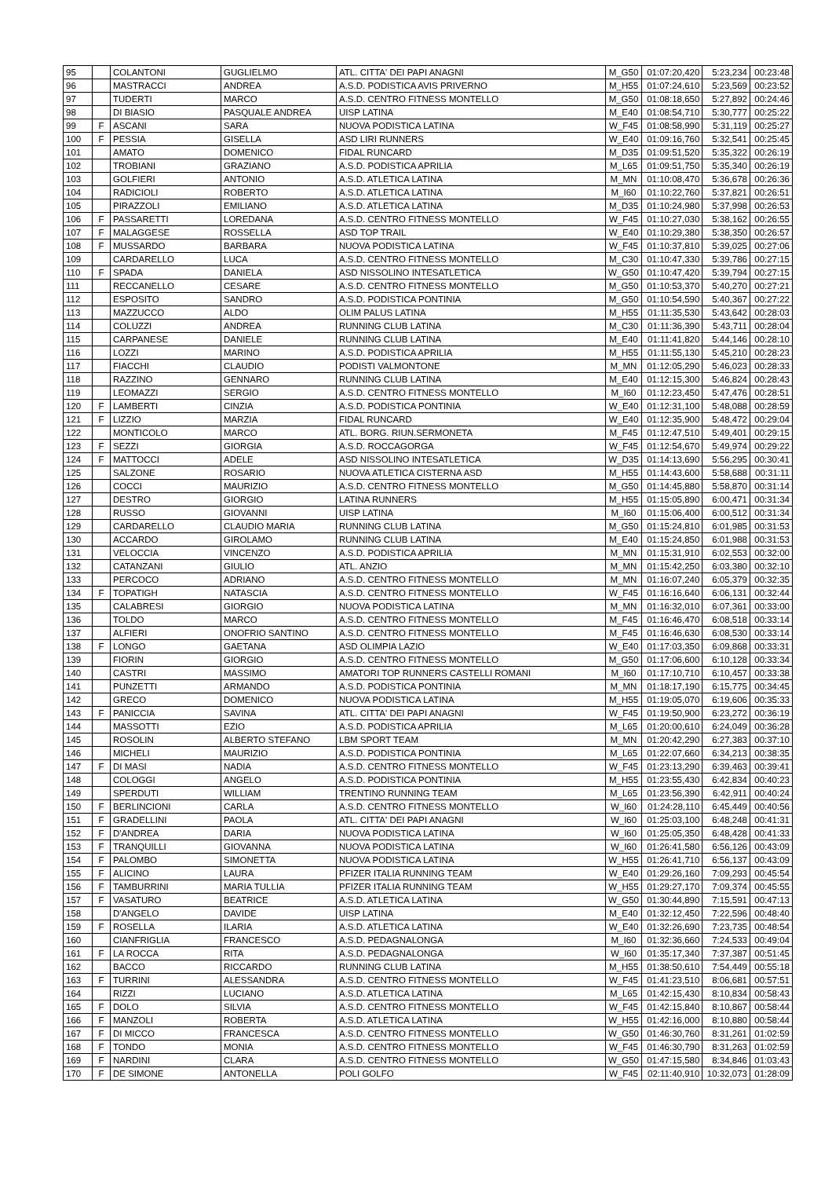| 95 | | COLANTONI | GUGLIELMO | ATL. CITTA' DEI PAPI ANAGNI | M_G50 | 01:07:20,420 | 5:23,234 | 00:23:48 |
| 96 | | MASTRACCI | ANDREA | A.S.D. PODISTICA AVIS PRIVERNO | M_H55 | 01:07:24,610 | 5:23,569 | 00:23:52 |
| 97 | | TUDERTI | MARCO | A.S.D. CENTRO FITNESS MONTELLO | M_G50 | 01:08:18,650 | 5:27,892 | 00:24:46 |
| 98 | | DI BIASIO | PASQUALE ANDREA | UISP LATINA | M_E40 | 01:08:54,710 | 5:30,777 | 00:25:22 |
| 99 | F | ASCANI | SARA | NUOVA PODISTICA LATINA | W_F45 | 01:08:58,990 | 5:31,119 | 00:25:27 |
| 100 | F | PESSIA | GISELLA | ASD LIRI RUNNERS | W_E40 | 01:09:16,760 | 5:32,541 | 00:25:45 |
| 101 | | AMATO | DOMENICO | FIDAL RUNCARD | M_D35 | 01:09:51,520 | 5:35,322 | 00:26:19 |
| 102 | | TROBIANI | GRAZIANO | A.S.D. PODISTICA APRILIA | M_L65 | 01:09:51,750 | 5:35,340 | 00:26:19 |
| 103 | | GOLFIERI | ANTONIO | A.S.D. ATLETICA LATINA | M_MN | 01:10:08,470 | 5:36,678 | 00:26:36 |
| 104 | | RADICIOLI | ROBERTO | A.S.D. ATLETICA LATINA | M_I60 | 01:10:22,760 | 5:37,821 | 00:26:51 |
| 105 | | PIRAZZOLI | EMILIANO | A.S.D. ATLETICA LATINA | M_D35 | 01:10:24,980 | 5:37,998 | 00:26:53 |
| 106 | F | PASSARETTI | LOREDANA | A.S.D. CENTRO FITNESS MONTELLO | W_F45 | 01:10:27,030 | 5:38,162 | 00:26:55 |
| 107 | F | MALAGGESE | ROSSELLA | ASD TOP TRAIL | W_E40 | 01:10:29,380 | 5:38,350 | 00:26:57 |
| 108 | F | MUSSARDO | BARBARA | NUOVA PODISTICA LATINA | W_F45 | 01:10:37,810 | 5:39,025 | 00:27:06 |
| 109 | | CARDARELLO | LUCA | A.S.D. CENTRO FITNESS MONTELLO | M_C30 | 01:10:47,330 | 5:39,786 | 00:27:15 |
| 110 | F | SPADA | DANIELA | ASD NISSOLINO INTESATLETICA | W_G50 | 01:10:47,420 | 5:39,794 | 00:27:15 |
| 111 | | RECCANELLO | CESARE | A.S.D. CENTRO FITNESS MONTELLO | M_G50 | 01:10:53,370 | 5:40,270 | 00:27:21 |
| 112 | | ESPOSITO | SANDRO | A.S.D. PODISTICA PONTINIA | M_G50 | 01:10:54,590 | 5:40,367 | 00:27:22 |
| 113 | | MAZZUCCO | ALDO | OLIM PALUS LATINA | M_H55 | 01:11:35,530 | 5:43,642 | 00:28:03 |
| 114 | | COLUZZI | ANDREA | RUNNING CLUB LATINA | M_C30 | 01:11:36,390 | 5:43,711 | 00:28:04 |
| 115 | | CARPANESE | DANIELE | RUNNING CLUB LATINA | M_E40 | 01:11:41,820 | 5:44,146 | 00:28:10 |
| 116 | | LOZZI | MARINO | A.S.D. PODISTICA APRILIA | M_H55 | 01:11:55,130 | 5:45,210 | 00:28:23 |
| 117 | | FIACCHI | CLAUDIO | PODISTI VALMONTONE | M_MN | 01:12:05,290 | 5:46,023 | 00:28:33 |
| 118 | | RAZZINO | GENNARO | RUNNING CLUB LATINA | M_E40 | 01:12:15,300 | 5:46,824 | 00:28:43 |
| 119 | | LEOMAZZI | SERGIO | A.S.D. CENTRO FITNESS MONTELLO | M_I60 | 01:12:23,450 | 5:47,476 | 00:28:51 |
| 120 | F | LAMBERTI | CINZIA | A.S.D. PODISTICA PONTINIA | W_E40 | 01:12:31,100 | 5:48,088 | 00:28:59 |
| 121 | F | LIZZIO | MARZIA | FIDAL RUNCARD | W_E40 | 01:12:35,900 | 5:48,472 | 00:29:04 |
| 122 | | MONTICOLO | MARCO | ATL. BORG. RIUN.SERMONETA | M_F45 | 01:12:47,510 | 5:49,401 | 00:29:15 |
| 123 | F | SEZZI | GIORGIA | A.S.D. ROCCAGORGA | W_F45 | 01:12:54,670 | 5:49,974 | 00:29:22 |
| 124 | F | MATTOCCI | ADELE | ASD NISSOLINO INTESATLETICA | W_D35 | 01:14:13,690 | 5:56,295 | 00:30:41 |
| 125 | | SALZONE | ROSARIO | NUOVA ATLETICA CISTERNA ASD | M_H55 | 01:14:43,600 | 5:58,688 | 00:31:11 |
| 126 | | COCCI | MAURIZIO | A.S.D. CENTRO FITNESS MONTELLO | M_G50 | 01:14:45,880 | 5:58,870 | 00:31:14 |
| 127 | | DESTRO | GIORGIO | LATINA RUNNERS | M_H55 | 01:15:05,890 | 6:00,471 | 00:31:34 |
| 128 | | RUSSO | GIOVANNI | UISP LATINA | M_I60 | 01:15:06,400 | 6:00,512 | 00:31:34 |
| 129 | | CARDARELLO | CLAUDIO MARIA | RUNNING CLUB LATINA | M_G50 | 01:15:24,810 | 6:01,985 | 00:31:53 |
| 130 | | ACCARDO | GIROLAMO | RUNNING CLUB LATINA | M_E40 | 01:15:24,850 | 6:01,988 | 00:31:53 |
| 131 | | VELOCCIA | VINCENZO | A.S.D. PODISTICA APRILIA | M_MN | 01:15:31,910 | 6:02,553 | 00:32:00 |
| 132 | | CATANZANI | GIULIO | ATL. ANZIO | M_MN | 01:15:42,250 | 6:03,380 | 00:32:10 |
| 133 | | PERCOCO | ADRIANO | A.S.D. CENTRO FITNESS MONTELLO | M_MN | 01:16:07,240 | 6:05,379 | 00:32:35 |
| 134 | F | TOPATIGH | NATASCIA | A.S.D. CENTRO FITNESS MONTELLO | W_F45 | 01:16:16,640 | 6:06,131 | 00:32:44 |
| 135 | | CALABRESI | GIORGIO | NUOVA PODISTICA LATINA | M_MN | 01:16:32,010 | 6:07,361 | 00:33:00 |
| 136 | | TOLDO | MARCO | A.S.D. CENTRO FITNESS MONTELLO | M_F45 | 01:16:46,470 | 6:08,518 | 00:33:14 |
| 137 | | ALFIERI | ONOFRIO SANTINO | A.S.D. CENTRO FITNESS MONTELLO | M_F45 | 01:16:46,630 | 6:08,530 | 00:33:14 |
| 138 | F | LONGO | GAETANA | ASD OLIMPIA LAZIO | W_E40 | 01:17:03,350 | 6:09,868 | 00:33:31 |
| 139 | | FIORIN | GIORGIO | A.S.D. CENTRO FITNESS MONTELLO | M_G50 | 01:17:06,600 | 6:10,128 | 00:33:34 |
| 140 | | CASTRI | MASSIMO | AMATORI TOP RUNNERS CASTELLI ROMANI | M_I60 | 01:17:10,710 | 6:10,457 | 00:33:38 |
| 141 | | PUNZETTI | ARMANDO | A.S.D. PODISTICA PONTINIA | M_MN | 01:18:17,190 | 6:15,775 | 00:34:45 |
| 142 | | GRECO | DOMENICO | NUOVA PODISTICA LATINA | M_H55 | 01:19:05,070 | 6:19,606 | 00:35:33 |
| 143 | F | PANICCIA | SAVINA | ATL. CITTA' DEI PAPI ANAGNI | W_F45 | 01:19:50,900 | 6:23,272 | 00:36:19 |
| 144 | | MASSOTTI | EZIO | A.S.D. PODISTICA APRILIA | M_L65 | 01:20:00,610 | 6:24,049 | 00:36:28 |
| 145 | | ROSOLIN | ALBERTO STEFANO | LBM SPORT TEAM | M_MN | 01:20:42,290 | 6:27,383 | 00:37:10 |
| 146 | | MICHELI | MAURIZIO | A.S.D. PODISTICA PONTINIA | M_L65 | 01:22:07,660 | 6:34,213 | 00:38:35 |
| 147 | F | DI MASI | NADIA | A.S.D. CENTRO FITNESS MONTELLO | W_F45 | 01:23:13,290 | 6:39,463 | 00:39:41 |
| 148 | | COLOGGI | ANGELO | A.S.D. PODISTICA PONTINIA | M_H55 | 01:23:55,430 | 6:42,834 | 00:40:23 |
| 149 | | SPERDUTI | WILLIAM | TRENTINO RUNNING TEAM | M_L65 | 01:23:56,390 | 6:42,911 | 00:40:24 |
| 150 | F | BERLINCIONI | CARLA | A.S.D. CENTRO FITNESS MONTELLO | W_I60 | 01:24:28,110 | 6:45,449 | 00:40:56 |
| 151 | F | GRADELLINI | PAOLA | ATL. CITTA' DEI PAPI ANAGNI | W_I60 | 01:25:03,100 | 6:48,248 | 00:41:31 |
| 152 | F | D'ANDREA | DARIA | NUOVA PODISTICA LATINA | W_I60 | 01:25:05,350 | 6:48,428 | 00:41:33 |
| 153 | F | TRANQUILLI | GIOVANNA | NUOVA PODISTICA LATINA | W_I60 | 01:26:41,580 | 6:56,126 | 00:43:09 |
| 154 | F | PALOMBO | SIMONETTA | NUOVA PODISTICA LATINA | W_H55 | 01:26:41,710 | 6:56,137 | 00:43:09 |
| 155 | F | ALICINO | LAURA | PFIZER ITALIA RUNNING TEAM | W_E40 | 01:29:26,160 | 7:09,293 | 00:45:54 |
| 156 | F | TAMBURRINI | MARIA TULLIA | PFIZER ITALIA RUNNING TEAM | W_H55 | 01:29:27,170 | 7:09,374 | 00:45:55 |
| 157 | F | VASATURO | BEATRICE | A.S.D. ATLETICA LATINA | W_G50 | 01:30:44,890 | 7:15,591 | 00:47:13 |
| 158 | | D'ANGELO | DAVIDE | UISP LATINA | M_E40 | 01:32:12,450 | 7:22,596 | 00:48:40 |
| 159 | F | ROSELLA | ILARIA | A.S.D. ATLETICA LATINA | W_E40 | 01:32:26,690 | 7:23,735 | 00:48:54 |
| 160 | | CIANFRIGLIA | FRANCESCO | A.S.D. PEDAGNALONGA | M_I60 | 01:32:36,660 | 7:24,533 | 00:49:04 |
| 161 | F | LA ROCCA | RITA | A.S.D. PEDAGNALONGA | W_I60 | 01:35:17,340 | 7:37,387 | 00:51:45 |
| 162 | | BACCO | RICCARDO | RUNNING CLUB LATINA | M_H55 | 01:38:50,610 | 7:54,449 | 00:55:18 |
| 163 | F | TURRINI | ALESSANDRA | A.S.D. CENTRO FITNESS MONTELLO | W_F45 | 01:41:23,510 | 8:06,681 | 00:57:51 |
| 164 | | RIZZI | LUCIANO | A.S.D. ATLETICA LATINA | M_L65 | 01:42:15,430 | 8:10,834 | 00:58:43 |
| 165 | F | DOLO | SILVIA | A.S.D. CENTRO FITNESS MONTELLO | W_F45 | 01:42:15,840 | 8:10,867 | 00:58:44 |
| 166 | F | MANZOLI | ROBERTA | A.S.D. ATLETICA LATINA | W_H55 | 01:42:16,000 | 8:10,880 | 00:58:44 |
| 167 | F | DI MICCO | FRANCESCA | A.S.D. CENTRO FITNESS MONTELLO | W_G50 | 01:46:30,760 | 8:31,261 | 01:02:59 |
| 168 | F | TONDO | MONIA | A.S.D. CENTRO FITNESS MONTELLO | W_F45 | 01:46:30,790 | 8:31,263 | 01:02:59 |
| 169 | F | NARDINI | CLARA | A.S.D. CENTRO FITNESS MONTELLO | W_G50 | 01:47:15,580 | 8:34,846 | 01:03:43 |
| 170 | F | DE SIMONE | ANTONELLA | POLI GOLFO | W_F45 | 02:11:40,910 | 10:32,073 | 01:28:09 |